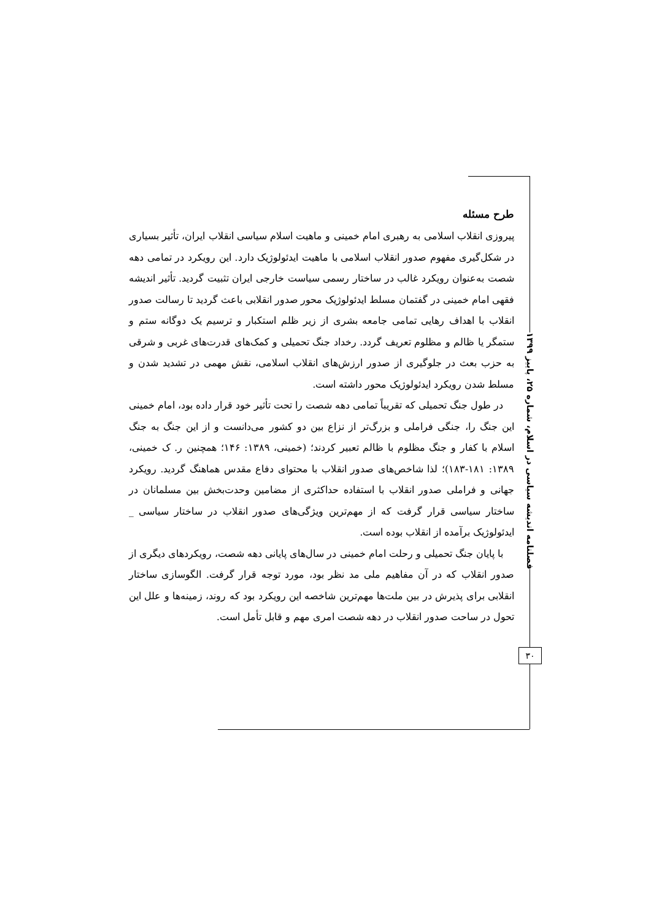طرح مسئله
پیروزی انقلاب اسلامی به رهبری امام خمینی و ماهیت اسلام سیاسی انقلاب ایران، تأثیر بسیاری در شکل‌گیری مفهوم صدور انقلاب اسلامی با ماهیت ایدئولوژیک دارد. این رویکرد در تمامی دهه شصت به‌عنوان رویکرد غالب در ساختار رسمی سیاست خارجی ایران تثبیت گردید. تأثیر اندیشه فقهی امام خمینی در گفتمان مسلط ایدئولوژیک محور صدور انقلابی باعث گردید تا رسالت صدور انقلاب با اهداف رهایی تمامی جامعه بشری از زیر ظلم استکبار و ترسیم یک دوگانه ستم و ستمگر یا ظالم و مظلوم تعریف گردد. رخداد جنگ تحمیلی و کمک‌های قدرت‌های غربی و شرقی به حزب بعث در جلوگیری از صدور ارزش‌های انقلاب اسلامی، نقش مهمی در تشدید شدن و مسلط شدن رویکرد ایدئولوژیک محور داشته است.
در طول جنگ تحمیلی که تقریباً تمامی دهه شصت را تحت تأثیر خود قرار داده بود، امام خمینی این جنگ را، جنگی فراملی و بزرگ‌تر از نزاع بین دو کشور می‌دانست و از این جنگ به جنگ اسلام با کفار و جنگ مظلوم با ظالم تعبیر کردند؛ (خمینی، ۱۳۸۹: ۱۴۶؛ همچنین ر. ک خمینی، ۱۳۸۹: ۱۸۱-۱۸۳)؛ لذا شاخص‌های صدور انقلاب با محتوای دفاع مقدس هماهنگ گردید. رویکرد جهانی و فراملی صدور انقلاب با استفاده حداکثری از مضامین وحدت‌بخش بین مسلمانان در ساختار سیاسی قرار گرفت که از مهم‌ترین ویژگی‌های صدور انقلاب در ساختار سیاسی _ ایدئولوژیک برآمده از انقلاب بوده است.
با پایان جنگ تحمیلی و رحلت امام خمینی در سال‌های پایانی دهه شصت، رویکردهای دیگری از صدور انقلاب که در آن مفاهیم ملی مد نظر بود، مورد توجه قرار گرفت. الگوسازی ساختار انقلابی برای پذیرش در بین ملت‌ها مهم‌ترین شاخصه این رویکرد بود که روند، زمینه‌ها و علل این تحول در ساحت صدور انقلاب در دهه شصت امری مهم و قابل تأمل است.
فصلنامه اندیشه سیاسی در اسلام، شماره ۲۵، پاییز ۱۳۹۹
۳۰